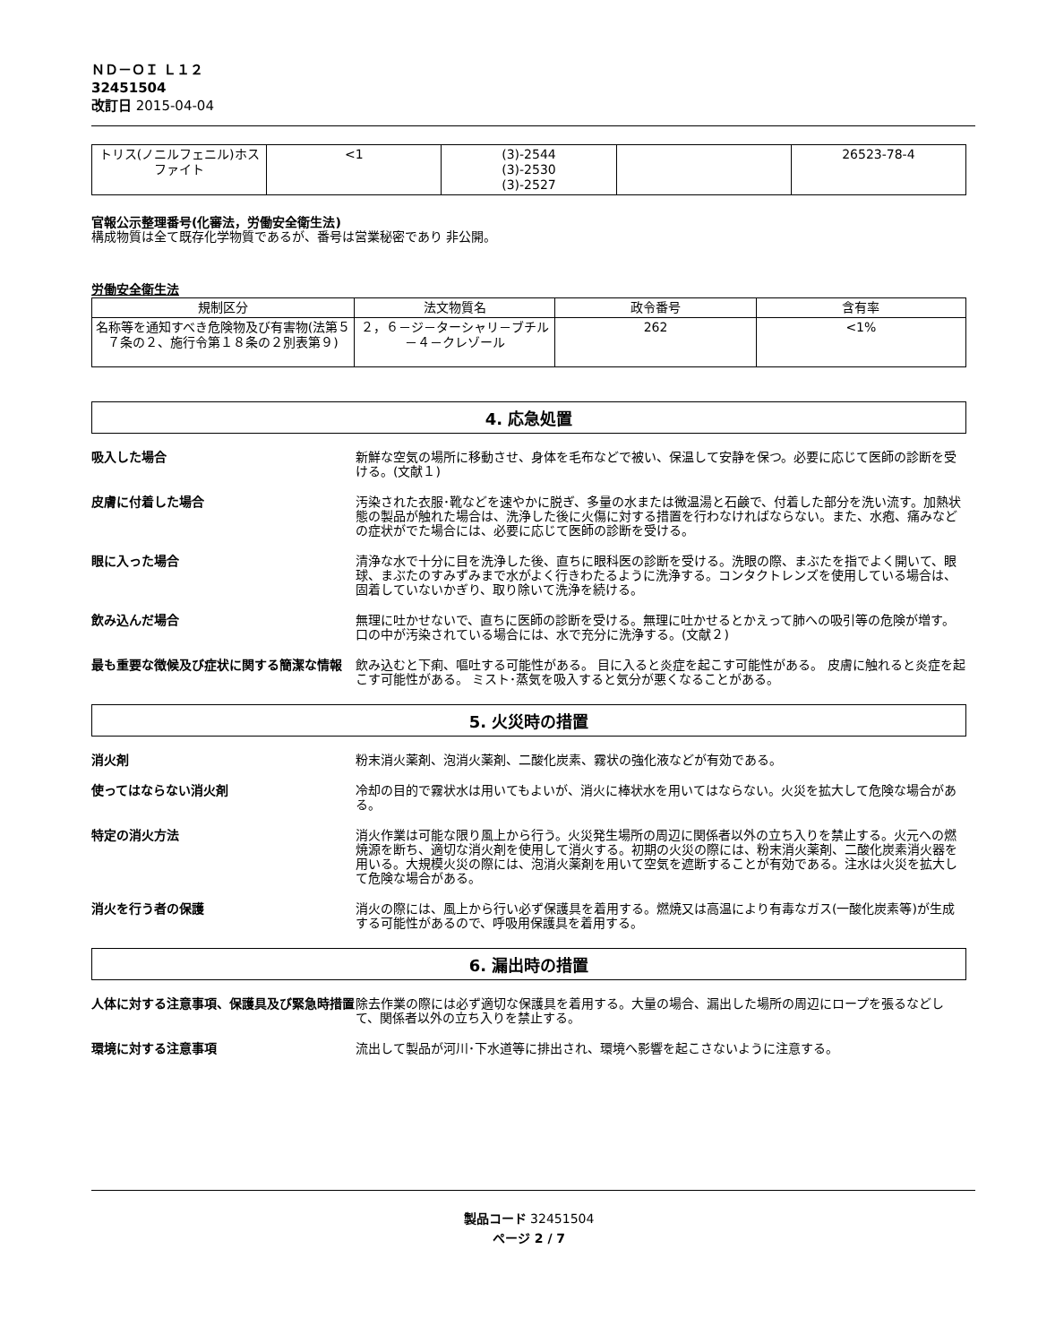ＮＤ－ＯＩ Ｌ１２
32451504
改訂日 2015-04-04
| トリス(ノニルフェニル)ホスファイト | <1 | (3)-2544 (3)-2530 (3)-2527 | | 26523-78-4 |
官報公示整理番号(化審法，労働安全衛生法)
構成物質は全て既存化学物質であるが、番号は営業秘密であり 非公開。
労働安全衛生法
| 規制区分 | 法文物質名 | 政令番号 | 含有率 |
| --- | --- | --- | --- |
| 名称等を通知すべき危険物及び有害物(法第５７条の２、施行令第１８条の２別表第９) | ２，６－ジ－ターシャリ－ブチル－４－クレゾール | 262 | <1% |
4. 応急処置
吸入した場合 新鮮な空気の場所に移動させ、身体を毛布などで被い、保温して安静を保つ。必要に応じて医師の診断を受ける。(文献１)
皮膚に付着した場合 汚染された衣服･靴などを速やかに脱ぎ、多量の水または微温湯と石鹸で、付着した部分を洗い流す。加熱状態の製品が触れた場合は、洗浄した後に火傷に対する措置を行わなければならない。また、水疱、痛みなどの症状がでた場合には、必要に応じて医師の診断を受ける。
眼に入った場合 清浄な水で十分に目を洗浄した後、直ちに眼科医の診断を受ける。洗眼の際、まぶたを指でよく開いて、眼球、まぶたのすみずみまで水がよく行きわたるように洗浄する。コンタクトレンズを使用している場合は、固着していないかぎり、取り除いて洗浄を続ける。
飲み込んだ場合 無理に吐かせないで、直ちに医師の診断を受ける。無理に吐かせるとかえって肺への吸引等の危険が増す。口の中が汚染されている場合には、水で充分に洗浄する。(文献２)
最も重要な徴候及び症状に関する簡潔な情報 飲み込むと下痢、嘔吐する可能性がある。 目に入ると炎症を起こす可能性がある。 皮膚に触れると炎症を起こす可能性がある。 ミスト･蒸気を吸入すると気分が悪くなることがある。
5. 火災時の措置
消火剤 粉末消火薬剤、泡消火薬剤、二酸化炭素、霧状の強化液などが有効である。
使ってはならない消火剤 冷却の目的で霧状水は用いてもよいが、消火に棒状水を用いてはならない。火災を拡大して危険な場合がある。
特定の消火方法 消火作業は可能な限り風上から行う。火災発生場所の周辺に関係者以外の立ち入りを禁止する。火元への燃焼源を断ち、適切な消火剤を使用して消火する。初期の火災の際には、粉末消火薬剤、二酸化炭素消火器を用いる。大規模火災の際には、泡消火薬剤を用いて空気を遮断することが有効である。注水は火災を拡大して危険な場合がある。
消火を行う者の保護 消火の際には、風上から行い必ず保護具を着用する。燃焼又は高温により有毒なガス(一酸化炭素等)が生成する可能性があるので、呼吸用保護具を着用する。
6. 漏出時の措置
人体に対する注意事項、保護具及び緊急時措置 除去作業の際には必ず適切な保護具を着用する。大量の場合、漏出した場所の周辺にロープを張るなどして、関係者以外の立ち入りを禁止する。
環境に対する注意事項 流出して製品が河川･下水道等に排出され、環境へ影響を起こさないように注意する。
製品コード 32451504
ページ 2 / 7